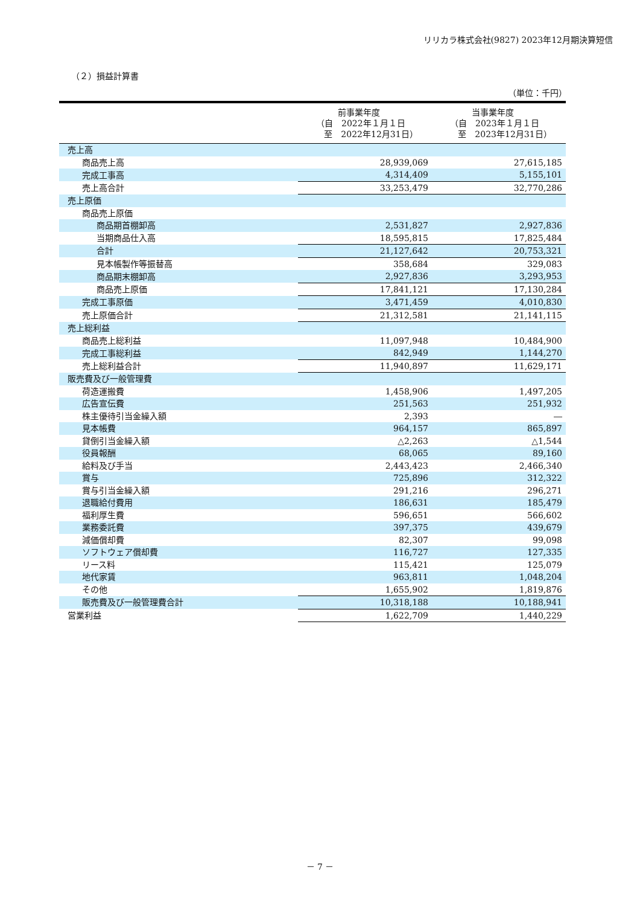リリカラ株式会社(9827) 2023年12月期決算短信
（２）損益計算書
（単位：千円）
| | 前事業年度 （自 2022年１月１日 至 2022年12月31日） | 当事業年度 （自 2023年１月１日 至 2023年12月31日） |
| --- | --- | --- |
| 売上高 | | |
| 商品売上高 | 28,939,069 | 27,615,185 |
| 完成工事高 | 4,314,409 | 5,155,101 |
| 売上高合計 | 33,253,479 | 32,770,286 |
| 売上原価 | | |
| 商品売上原価 | | |
| 商品期首棚卸高 | 2,531,827 | 2,927,836 |
| 当期商品仕入高 | 18,595,815 | 17,825,484 |
| 合計 | 21,127,642 | 20,753,321 |
| 見本帳製作等振替高 | 358,684 | 329,083 |
| 商品期末棚卸高 | 2,927,836 | 3,293,953 |
| 商品売上原価 | 17,841,121 | 17,130,284 |
| 完成工事原価 | 3,471,459 | 4,010,830 |
| 売上原価合計 | 21,312,581 | 21,141,115 |
| 売上総利益 | | |
| 商品売上総利益 | 11,097,948 | 10,484,900 |
| 完成工事総利益 | 842,949 | 1,144,270 |
| 売上総利益合計 | 11,940,897 | 11,629,171 |
| 販売費及び一般管理費 | | |
| 荷造運搬費 | 1,458,906 | 1,497,205 |
| 広告宣伝費 | 251,563 | 251,932 |
| 株主優待引当金繰入額 | 2,393 | ― |
| 見本帳費 | 964,157 | 865,897 |
| 貸倒引当金繰入額 | △2,263 | △1,544 |
| 役員報酬 | 68,065 | 89,160 |
| 給料及び手当 | 2,443,423 | 2,466,340 |
| 賞与 | 725,896 | 312,322 |
| 賞与引当金繰入額 | 291,216 | 296,271 |
| 退職給付費用 | 186,631 | 185,479 |
| 福利厚生費 | 596,651 | 566,602 |
| 業務委託費 | 397,375 | 439,679 |
| 減価償却費 | 82,307 | 99,098 |
| ソフトウェア償却費 | 116,727 | 127,335 |
| リース料 | 115,421 | 125,079 |
| 地代家賃 | 963,811 | 1,048,204 |
| その他 | 1,655,902 | 1,819,876 |
| 販売費及び一般管理費合計 | 10,318,188 | 10,188,941 |
| 営業利益 | 1,622,709 | 1,440,229 |
－ 7 －